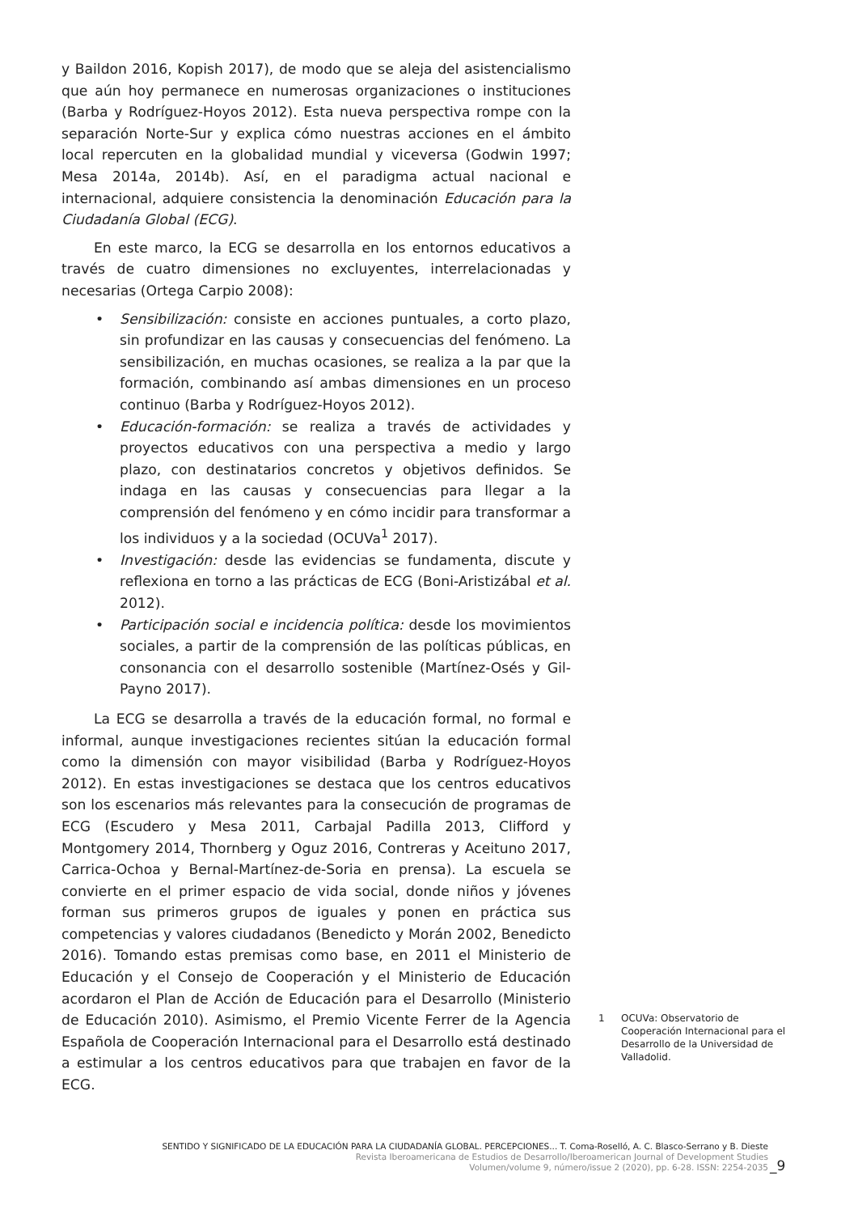y Baildon 2016, Kopish 2017), de modo que se aleja del asistencialismo que aún hoy permanece en numerosas organizaciones o instituciones (Barba y Rodríguez-Hoyos 2012). Esta nueva perspectiva rompe con la separación Norte-Sur y explica cómo nuestras acciones en el ámbito local repercuten en la globalidad mundial y viceversa (Godwin 1997; Mesa 2014a, 2014b). Así, en el paradigma actual nacional e internacional, adquiere consistencia la denominación Educación para la Ciudadanía Global (ECG).
En este marco, la ECG se desarrolla en los entornos educativos a través de cuatro dimensiones no excluyentes, interrelacionadas y necesarias (Ortega Carpio 2008):
• Sensibilización: consiste en acciones puntuales, a corto plazo, sin profundizar en las causas y consecuencias del fenómeno. La sensibilización, en muchas ocasiones, se realiza a la par que la formación, combinando así ambas dimensiones en un proceso continuo (Barba y Rodríguez-Hoyos 2012).
• Educación-formación: se realiza a través de actividades y proyectos educativos con una perspectiva a medio y largo plazo, con destinatarios concretos y objetivos definidos. Se indaga en las causas y consecuencias para llegar a la comprensión del fenómeno y en cómo incidir para transformar a los individuos y a la sociedad (OCUVa<sup>1</sup> 2017).
• Investigación: desde las evidencias se fundamenta, discute y reflexiona en torno a las prácticas de ECG (Boni-Aristizábal et al. 2012).
• Participación social e incidencia política: desde los movimientos sociales, a partir de la comprensión de las políticas públicas, en consonancia con el desarrollo sostenible (Martínez-Osés y Gil-Payno 2017).
La ECG se desarrolla a través de la educación formal, no formal e informal, aunque investigaciones recientes sitúan la educación formal como la dimensión con mayor visibilidad (Barba y Rodríguez-Hoyos 2012). En estas investigaciones se destaca que los centros educativos son los escenarios más relevantes para la consecución de programas de ECG (Escudero y Mesa 2011, Carbajal Padilla 2013, Clifford y Montgomery 2014, Thornberg y Oguz 2016, Contreras y Aceituno 2017, Carrica-Ochoa y Bernal-Martínez-de-Soria en prensa). La escuela se convierte en el primer espacio de vida social, donde niños y jóvenes forman sus primeros grupos de iguales y ponen en práctica sus competencias y valores ciudadanos (Benedicto y Morán 2002, Benedicto 2016). Tomando estas premisas como base, en 2011 el Ministerio de Educación y el Consejo de Cooperación y el Ministerio de Educación acordaron el Plan de Acción de Educación para el Desarrollo (Ministerio de Educación 2010). Asimismo, el Premio Vicente Ferrer de la Agencia Española de Cooperación Internacional para el Desarrollo está destinado a estimular a los centros educativos para que trabajen en favor de la ECG.
1 OCUVa: Observatorio de Cooperación Internacional para el Desarrollo de la Universidad de Valladolid.
SENTIDO Y SIGNIFICADO DE LA EDUCACIÓN PARA LA CIUDADANÍA GLOBAL. PERCEPCIONES... T. Coma-Roselló, A. C. Blasco-Serrano y B. Dieste
Revista Iberoamericana de Estudios de Desarrollo/Iberoamerican Journal of Development Studies
Volumen/volume 9, número/issue 2 (2020), pp. 6-28. ISSN: 2254-2035
_9